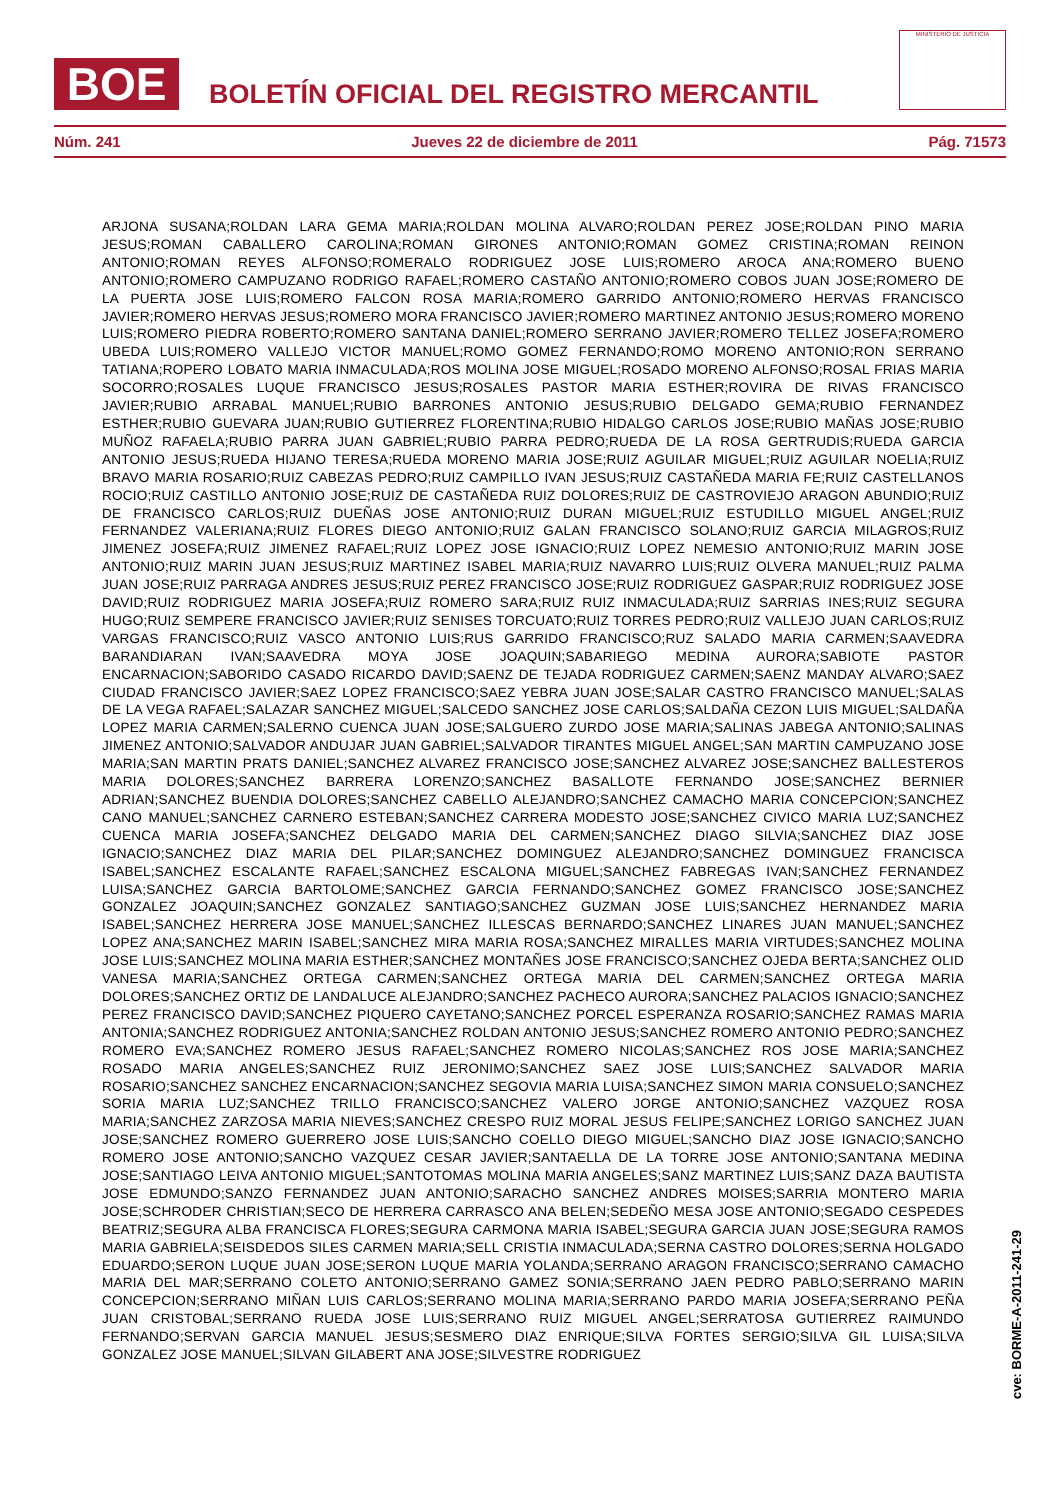BOE
BOLETÍN OFICIAL DEL REGISTRO MERCANTIL
MINISTERIO DE JUSTICIA
Núm. 241 Jueves 22 de diciembre de 2011 Pág. 71573
ARJONA SUSANA;ROLDAN LARA GEMA MARIA;ROLDAN MOLINA ALVARO;ROLDAN PEREZ JOSE;ROLDAN PINO MARIA JESUS;ROMAN CABALLERO CAROLINA;ROMAN GIRONES ANTONIO;ROMAN GOMEZ CRISTINA;ROMAN REINON ANTONIO;ROMAN REYES ALFONSO;ROMERALO RODRIGUEZ JOSE LUIS;ROMERO AROCA ANA;ROMERO BUENO ANTONIO;ROMERO CAMPUZANO RODRIGO RAFAEL;ROMERO CASTAÑO ANTONIO;ROMERO COBOS JUAN JOSE;ROMERO DE LA PUERTA JOSE LUIS;ROMERO FALCON ROSA MARIA;ROMERO GARRIDO ANTONIO;ROMERO HERVAS FRANCISCO JAVIER;ROMERO HERVAS JESUS;ROMERO MORA FRANCISCO JAVIER;ROMERO MARTINEZ ANTONIO JESUS;ROMERO MORENO LUIS;ROMERO PIEDRA ROBERTO;ROMERO SANTANA DANIEL;ROMERO SERRANO JAVIER;ROMERO TELLEZ JOSEFA;ROMERO UBEDA LUIS;ROMERO VALLEJO VICTOR MANUEL;ROMO GOMEZ FERNANDO;ROMO MORENO ANTONIO;RON SERRANO TATIANA;ROPERO LOBATO MARIA INMACULADA;ROS MOLINA JOSE MIGUEL;ROSADO MORENO ALFONSO;ROSAL FRIAS MARIA SOCORRO;ROSALES LUQUE FRANCISCO JESUS;ROSALES PASTOR MARIA ESTHER;ROVIRA DE RIVAS FRANCISCO JAVIER;RUBIO ARRABAL MANUEL;RUBIO BARRONES ANTONIO JESUS;RUBIO DELGADO GEMA;RUBIO FERNANDEZ ESTHER;RUBIO GUEVARA JUAN;RUBIO GUTIERREZ FLORENTINA;RUBIO HIDALGO CARLOS JOSE;RUBIO MAÑAS JOSE;RUBIO MUÑOZ RAFAELA;RUBIO PARRA JUAN GABRIEL;RUBIO PARRA PEDRO;RUEDA DE LA ROSA GERTRUDIS;RUEDA GARCIA ANTONIO JESUS;RUEDA HIJANO TERESA;RUEDA MORENO MARIA JOSE;RUIZ AGUILAR MIGUEL;RUIZ AGUILAR NOELIA;RUIZ BRAVO MARIA ROSARIO;RUIZ CABEZAS PEDRO;RUIZ CAMPILLO IVAN JESUS;RUIZ CASTAÑEDA MARIA FE;RUIZ CASTELLANOS ROCIO;RUIZ CASTILLO ANTONIO JOSE;RUIZ DE CASTAÑEDA RUIZ DOLORES;RUIZ DE CASTROVIEJO ARAGON ABUNDIO;RUIZ DE FRANCISCO CARLOS;RUIZ DUEÑAS JOSE ANTONIO;RUIZ DURAN MIGUEL;RUIZ ESTUDILLO MIGUEL ANGEL;RUIZ FERNANDEZ VALERIANA;RUIZ FLORES DIEGO ANTONIO;RUIZ GALAN FRANCISCO SOLANO;RUIZ GARCIA MILAGROS;RUIZ JIMENEZ JOSEFA;RUIZ JIMENEZ RAFAEL;RUIZ LOPEZ JOSE IGNACIO;RUIZ LOPEZ NEMESIO ANTONIO;RUIZ MARIN JOSE ANTONIO;RUIZ MARIN JUAN JESUS;RUIZ MARTINEZ ISABEL MARIA;RUIZ NAVARRO LUIS;RUIZ OLVERA MANUEL;RUIZ PALMA JUAN JOSE;RUIZ PARRAGA ANDRES JESUS;RUIZ PEREZ FRANCISCO JOSE;RUIZ RODRIGUEZ GASPAR;RUIZ RODRIGUEZ JOSE DAVID;RUIZ RODRIGUEZ MARIA JOSEFA;RUIZ ROMERO SARA;RUIZ RUIZ INMACULADA;RUIZ SARRIAS INES;RUIZ SEGURA HUGO;RUIZ SEMPERE FRANCISCO JAVIER;RUIZ SENISES TORCUATO;RUIZ TORRES PEDRO;RUIZ VALLEJO JUAN CARLOS;RUIZ VARGAS FRANCISCO;RUIZ VASCO ANTONIO LUIS;RUS GARRIDO FRANCISCO;RUZ SALADO MARIA CARMEN;SAAVEDRA BARANDIARAN IVAN;SAAVEDRA MOYA JOSE JOAQUIN;SABARIEGO MEDINA AURORA;SABIOTE PASTOR ENCARNACION;SABORIDO CASADO RICARDO DAVID;SAENZ DE TEJADA RODRIGUEZ CARMEN;SAENZ MANDAY ALVARO;SAEZ CIUDAD FRANCISCO JAVIER;SAEZ LOPEZ FRANCISCO;SAEZ YEBRA JUAN JOSE;SALAR CASTRO FRANCISCO MANUEL;SALAS DE LA VEGA RAFAEL;SALAZAR SANCHEZ MIGUEL;SALCEDO SANCHEZ JOSE CARLOS;SALDAÑA CEZON LUIS MIGUEL;SALDAÑA LOPEZ MARIA CARMEN;SALERNO CUENCA JUAN JOSE;SALGUERO ZURDO JOSE MARIA;SALINAS JABEGA ANTONIO;SALINAS JIMENEZ ANTONIO;SALVADOR ANDUJAR JUAN GABRIEL;SALVADOR TIRANTES MIGUEL ANGEL;SAN MARTIN CAMPUZANO JOSE MARIA;SAN MARTIN PRATS DANIEL;SANCHEZ ALVAREZ FRANCISCO JOSE;SANCHEZ ALVAREZ JOSE;SANCHEZ BALLESTEROS MARIA DOLORES;SANCHEZ BARRERA LORENZO;SANCHEZ BASALLOTE FERNANDO JOSE;SANCHEZ BERNIER ADRIAN;SANCHEZ BUENDIA DOLORES;SANCHEZ CABELLO ALEJANDRO;SANCHEZ CAMACHO MARIA CONCEPCION;SANCHEZ CANO MANUEL;SANCHEZ CARNERO ESTEBAN;SANCHEZ CARRERA MODESTO JOSE;SANCHEZ CIVICO MARIA LUZ;SANCHEZ CUENCA MARIA JOSEFA;SANCHEZ DELGADO MARIA DEL CARMEN;SANCHEZ DIAGO SILVIA;SANCHEZ DIAZ JOSE IGNACIO;SANCHEZ DIAZ MARIA DEL PILAR;SANCHEZ DOMINGUEZ ALEJANDRO;SANCHEZ DOMINGUEZ FRANCISCA ISABEL;SANCHEZ ESCALANTE RAFAEL;SANCHEZ ESCALONA MIGUEL;SANCHEZ FABREGAS IVAN;SANCHEZ FERNANDEZ LUISA;SANCHEZ GARCIA BARTOLOME;SANCHEZ GARCIA FERNANDO;SANCHEZ GOMEZ FRANCISCO JOSE;SANCHEZ GONZALEZ JOAQUIN;SANCHEZ GONZALEZ SANTIAGO;SANCHEZ GUZMAN JOSE LUIS;SANCHEZ HERNANDEZ MARIA ISABEL;SANCHEZ HERRERA JOSE MANUEL;SANCHEZ ILLESCAS BERNARDO;SANCHEZ LINARES JUAN MANUEL;SANCHEZ LOPEZ ANA;SANCHEZ MARIN ISABEL;SANCHEZ MIRA MARIA ROSA;SANCHEZ MIRALLES MARIA VIRTUDES;SANCHEZ MOLINA JOSE LUIS;SANCHEZ MOLINA MARIA ESTHER;SANCHEZ MONTAÑES JOSE FRANCISCO;SANCHEZ OJEDA BERTA;SANCHEZ OLID VANESA MARIA;SANCHEZ ORTEGA CARMEN;SANCHEZ ORTEGA MARIA DEL CARMEN;SANCHEZ ORTEGA MARIA DOLORES;SANCHEZ ORTIZ DE LANDALUCE ALEJANDRO;SANCHEZ PACHECO AURORA;SANCHEZ PALACIOS IGNACIO;SANCHEZ PEREZ FRANCISCO DAVID;SANCHEZ PIQUERO CAYETANO;SANCHEZ PORCEL ESPERANZA ROSARIO;SANCHEZ RAMAS MARIA ANTONIA;SANCHEZ RODRIGUEZ ANTONIA;SANCHEZ ROLDAN ANTONIO JESUS;SANCHEZ ROMERO ANTONIO PEDRO;SANCHEZ ROMERO EVA;SANCHEZ ROMERO JESUS RAFAEL;SANCHEZ ROMERO NICOLAS;SANCHEZ ROS JOSE MARIA;SANCHEZ ROSADO MARIA ANGELES;SANCHEZ RUIZ JERONIMO;SANCHEZ SAEZ JOSE LUIS;SANCHEZ SALVADOR MARIA ROSARIO;SANCHEZ SANCHEZ ENCARNACION;SANCHEZ SEGOVIA MARIA LUISA;SANCHEZ SIMON MARIA CONSUELO;SANCHEZ SORIA MARIA LUZ;SANCHEZ TRILLO FRANCISCO;SANCHEZ VALERO JORGE ANTONIO;SANCHEZ VAZQUEZ ROSA MARIA;SANCHEZ ZARZOSA MARIA NIEVES;SANCHEZ CRESPO RUIZ MORAL JESUS FELIPE;SANCHEZ LORIGO SANCHEZ JUAN JOSE;SANCHEZ ROMERO GUERRERO JOSE LUIS;SANCHO COELLO DIEGO MIGUEL;SANCHO DIAZ JOSE IGNACIO;SANCHO ROMERO JOSE ANTONIO;SANCHO VAZQUEZ CESAR JAVIER;SANTAELLA DE LA TORRE JOSE ANTONIO;SANTANA MEDINA JOSE;SANTIAGO LEIVA ANTONIO MIGUEL;SANTOTOMAS MOLINA MARIA ANGELES;SANZ MARTINEZ LUIS;SANZ DAZA BAUTISTA JOSE EDMUNDO;SANZO FERNANDEZ JUAN ANTONIO;SARACHO SANCHEZ ANDRES MOISES;SARRIA MONTERO MARIA JOSE;SCHRODER CHRISTIAN;SECO DE HERRERA CARRASCO ANA BELEN;SEDEÑO MESA JOSE ANTONIO;SEGADO CESPEDES BEATRIZ;SEGURA ALBA FRANCISCA FLORES;SEGURA CARMONA MARIA ISABEL;SEGURA GARCIA JUAN JOSE;SEGURA RAMOS MARIA GABRIELA;SEISDEDOS SILES CARMEN MARIA;SELL CRISTIA INMACULADA;SERNA CASTRO DOLORES;SERNA HOLGADO EDUARDO;SERON LUQUE JUAN JOSE;SERON LUQUE MARIA YOLANDA;SERRANO ARAGON FRANCISCO;SERRANO CAMACHO MARIA DEL MAR;SERRANO COLETO ANTONIO;SERRANO GAMEZ SONIA;SERRANO JAEN PEDRO PABLO;SERRANO MARIN CONCEPCION;SERRANO MIÑAN LUIS CARLOS;SERRANO MOLINA MARIA;SERRANO PARDO MARIA JOSEFA;SERRANO PEÑA JUAN CRISTOBAL;SERRANO RUEDA JOSE LUIS;SERRANO RUIZ MIGUEL ANGEL;SERRATOSA GUTIERREZ RAIMUNDO FERNANDO;SERVAN GARCIA MANUEL JESUS;SESMERO DIAZ ENRIQUE;SILVA FORTES SERGIO;SILVA GIL LUISA;SILVA GONZALEZ JOSE MANUEL;SILVAN GILABERT ANA JOSE;SILVESTRE RODRIGUEZ
cve: BORME-A-2011-241-29